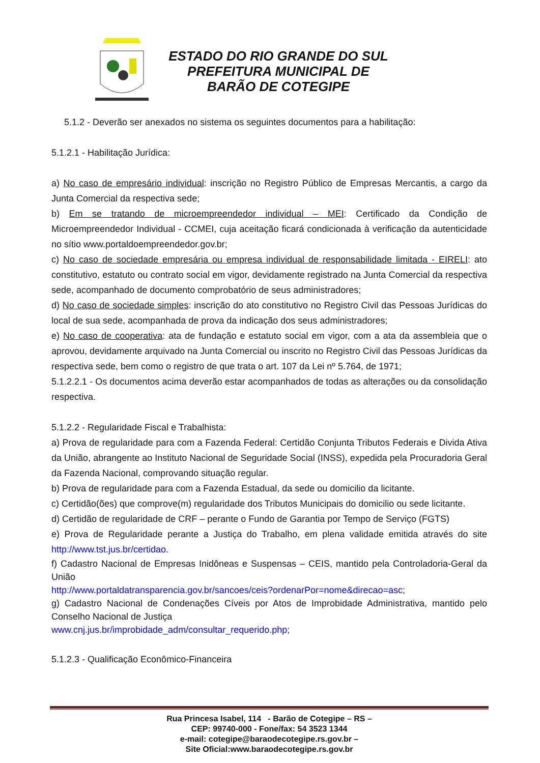ESTADO DO RIO GRANDE DO SUL
PREFEITURA MUNICIPAL DE
BARÃO DE COTEGIPE
5.1.2 - Deverão ser anexados no sistema os seguintes documentos para a habilitação:
5.1.2.1 - Habilitação Jurídica:
a) No caso de empresário individual: inscrição no Registro Público de Empresas Mercantis, a cargo da Junta Comercial da respectiva sede;
b) Em se tratando de microempreendedor individual – MEI: Certificado da Condição de Microempreendedor Individual - CCMEI, cuja aceitação ficará condicionada à verificação da autenticidade no sítio www.portaldoempreendedor.gov.br;
c) No caso de sociedade empresária ou empresa individual de responsabilidade limitada - EIRELI: ato constitutivo, estatuto ou contrato social em vigor, devidamente registrado na Junta Comercial da respectiva sede, acompanhado de documento comprobatório de seus administradores;
d) No caso de sociedade simples: inscrição do ato constitutivo no Registro Civil das Pessoas Jurídicas do local de sua sede, acompanhada de prova da indicação dos seus administradores;
e) No caso de cooperativa: ata de fundação e estatuto social em vigor, com a ata da assembleia que o aprovou, devidamente arquivado na Junta Comercial ou inscrito no Registro Civil das Pessoas Jurídicas da respectiva sede, bem como o registro de que trata o art. 107 da Lei nº 5.764, de 1971;
5.1.2.2.1 - Os documentos acima deverão estar acompanhados de todas as alterações ou da consolidação respectiva.
5.1.2.2 - Regularidade Fiscal e Trabalhista:
a) Prova de regularidade para com a Fazenda Federal: Certidão Conjunta Tributos Federais e Divida Ativa da União, abrangente ao Instituto Nacional de Seguridade Social (INSS), expedida pela Procuradoria Geral da Fazenda Nacional, comprovando situação regular.
b) Prova de regularidade para com a Fazenda Estadual, da sede ou domicilio da licitante.
c) Certidão(ões) que comprove(m) regularidade dos Tributos Municipais do domicilio ou sede licitante.
d) Certidão de regularidade de CRF – perante o Fundo de Garantia por Tempo de Serviço (FGTS)
e) Prova de Regularidade perante a Justiça do Trabalho, em plena validade emitida através do site http://www.tst.jus.br/certidao.
f) Cadastro Nacional de Empresas Inidôneas e Suspensas – CEIS, mantido pela Controladoria-Geral da União
http://www.portaldatransparencia.gov.br/sancoes/ceis?ordenarPor=nome&direcao=asc;
g) Cadastro Nacional de Condenações Cíveis por Atos de Improbidade Administrativa, mantido pelo Conselho Nacional de Justiça
www.cnj.jus.br/improbidade_adm/consultar_requerido.php;
5.1.2.3 - Qualificação Econômico-Financeira
Rua Princesa Isabel, 114 - Barão de Cotegipe – RS –
CEP: 99740-000 - Fone/fax: 54 3523 1344
e-mail: cotegipe@baraodecotegipe.rs.gov.br –
Site Oficial:www.baraodecotegipe.rs.gov.br